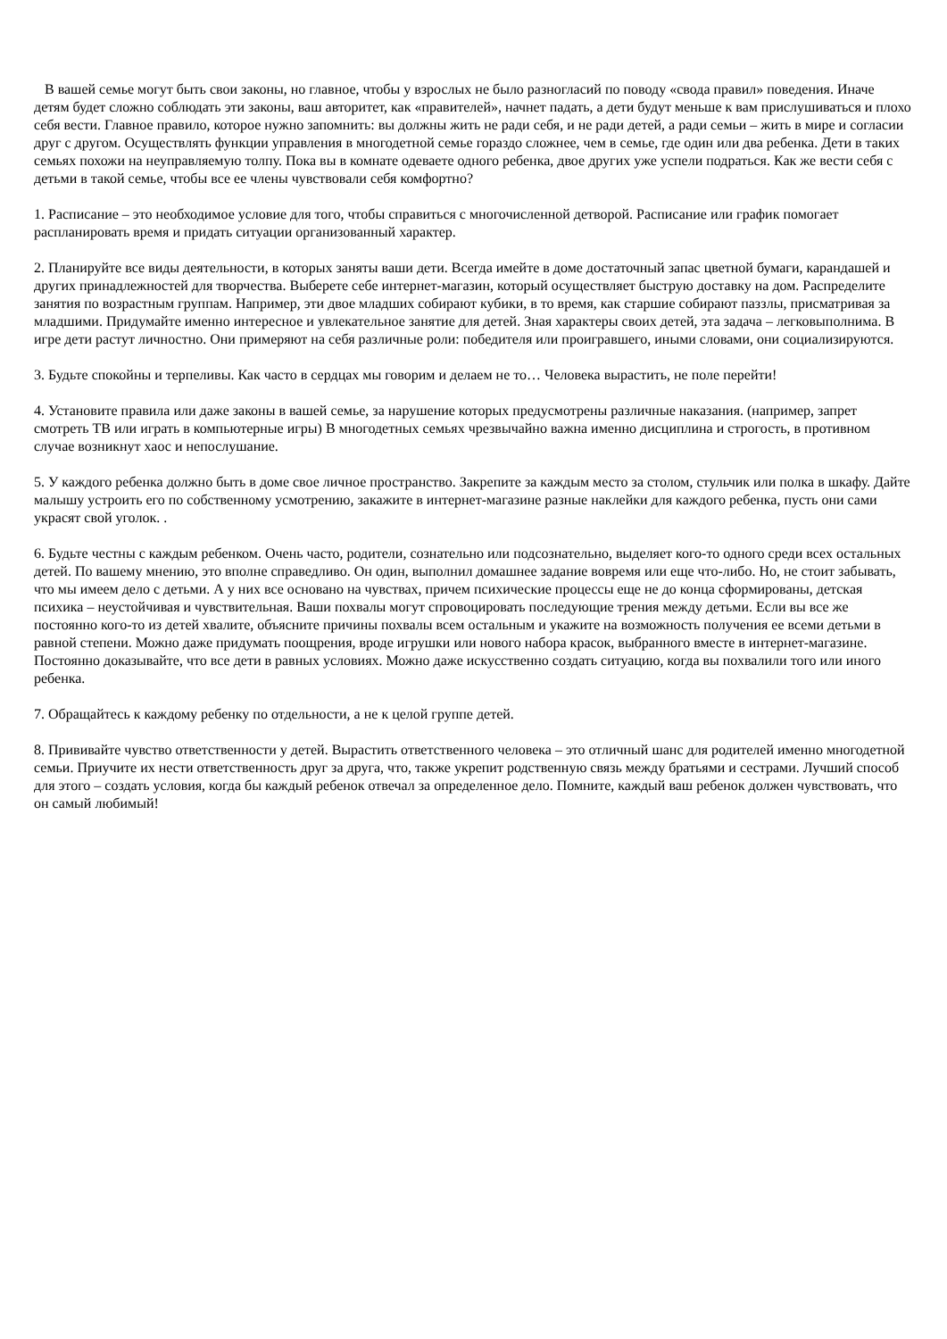В вашей семье могут быть свои законы, но главное, чтобы у взрослых не было разногласий по поводу «свода правил» поведения. Иначе детям будет сложно соблюдать эти законы, ваш авторитет, как «правителей», начнет падать, а дети будут меньше к вам прислушиваться и плохо себя вести. Главное правило, которое нужно запомнить: вы должны жить не ради себя, и не ради детей, а ради семьи – жить в мире и согласии друг с другом. Осуществлять функции управления в многодетной семье гораздо сложнее, чем в семье, где один или два ребенка. Дети в таких семьях похожи на неуправляемую толпу. Пока вы в комнате одеваете одного ребенка, двое других уже успели подраться. Как же вести себя с детьми в такой семье, чтобы все ее члены чувствовали себя комфортно?
1. Расписание – это необходимое условие для того, чтобы справиться с многочисленной детворой. Расписание или график помогает распланировать время и придать ситуации организованный характер.
2. Планируйте все виды деятельности, в которых заняты ваши дети. Всегда имейте в доме достаточный запас цветной бумаги, карандашей и других принадлежностей для творчества. Выберете себе интернет-магазин, который осуществляет быструю доставку на дом. Распределите занятия по возрастным группам. Например, эти двое младших собирают кубики, в то время, как старшие собирают паззлы, присматривая за младшими. Придумайте именно интересное и увлекательное занятие для детей. Зная характеры своих детей, эта задача – легковыполнима. В игре дети растут личностно. Они примеряют на себя различные роли: победителя или проигравшего, иными словами, они социализируются.
3. Будьте спокойны и терпеливы. Как часто в сердцах мы говорим и делаем не то… Человека вырастить, не поле перейти!
4. Установите правила или даже законы в вашей семье, за нарушение которых предусмотрены различные наказания. (например, запрет смотреть ТВ или играть в компьютерные игры) В многодетных семьях чрезвычайно важна именно дисциплина и строгость, в противном случае возникнут хаос и непослушание.
5. У каждого ребенка должно быть в доме свое личное пространство. Закрепите за каждым место за столом, стульчик или полка в шкафу. Дайте малышу устроить его по собственному усмотрению, закажите в интернет-магазине разные наклейки для каждого ребенка, пусть они сами украсят свой уголок. .
6. Будьте честны с каждым ребенком. Очень часто, родители, сознательно или подсознательно, выделяет кого-то одного среди всех остальных детей. По вашему мнению, это вполне справедливо. Он один, выполнил домашнее задание вовремя или еще что-либо. Но, не стоит забывать, что мы имеем дело с детьми. А у них все основано на чувствах, причем психические процессы еще не до конца сформированы, детская психика – неустойчивая и чувствительная. Ваши похвалы могут спровоцировать последующие трения между детьми. Если вы все же постоянно кого-то из детей хвалите, объясните причины похвалы всем остальным и укажите на возможность получения ее всеми детьми в равной степени. Можно даже придумать поощрения, вроде игрушки или нового набора красок, выбранного вместе в интернет-магазине. Постоянно доказывайте, что все дети в равных условиях. Можно даже искусственно создать ситуацию, когда вы похвалили того или иного ребенка.
7. Обращайтесь к каждому ребенку по отдельности, а не к целой группе детей.
8. Прививайте чувство ответственности у детей. Вырастить ответственного человека – это отличный шанс для родителей именно многодетной семьи. Приучите их нести ответственность друг за друга, что, также укрепит родственную связь между братьями и сестрами. Лучший способ для этого – создать условия, когда бы каждый ребенок отвечал за определенное дело. Помните, каждый ваш ребенок должен чувствовать, что он самый любимый!